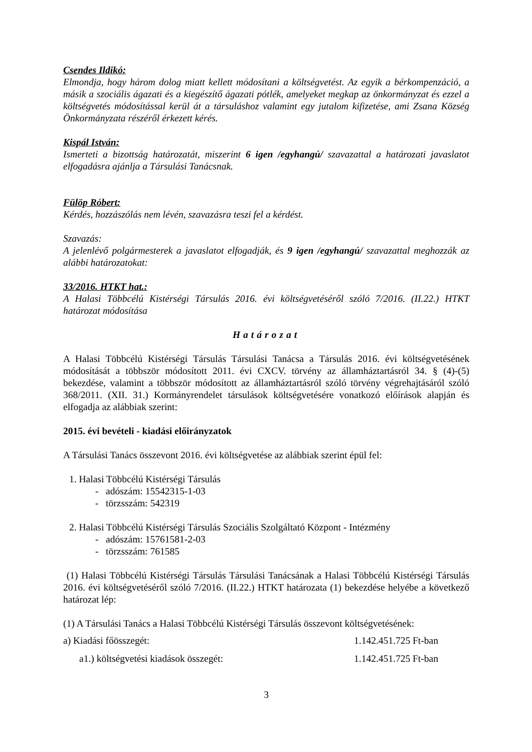Csendes Ildikó:
Elmondja, hogy három dolog miatt kellett módosítani a költségvetést. Az egyik a bérkompenzáció, a másik a szociális ágazati és a kiegészítő ágazati pótlék, amelyeket megkap az önkormányzat és ezzel a költségvetés módosítással kerül át a társuláshoz valamint egy jutalom kifizetése, ami Zsana Község Önkormányzata részéről érkezett kérés.
Kispál István:
Ismerteti a bizottság határozatát, miszerint 6 igen /egyhangú/ szavazattal a határozati javaslatot elfogadásra ajánlja a Társulási Tanácsnak.
Fülöp Róbert:
Kérdés, hozzászólás nem lévén, szavazásra teszi fel a kérdést.
Szavazás:
A jelenlévő polgármesterek a javaslatot elfogadják, és 9 igen /egyhangú/ szavazattal meghozzák az alábbi határozatokat:
33/2016. HTKT hat.:
A Halasi Többcélú Kistérségi Társulás 2016. évi költségvetéséről szóló 7/2016. (II.22.) HTKT határozat módosítása
Határozat
A Halasi Többcélú Kistérségi Társulás Társulási Tanácsa a Társulás 2016. évi költségvetésének módosítását a többször módosított 2011. évi CXCV. törvény az államháztartásról 34. § (4)-(5) bekezdése, valamint a többször módosított az államháztartásról szóló törvény végrehajtásáról szóló 368/2011. (XII. 31.) Kormányrendelet társulások költségvetésére vonatkozó előírások alapján és elfogadja az alábbiak szerint:
2015. évi bevételi - kiadási előirányzatok
A Társulási Tanács összevont 2016. évi költségvetése az alábbiak szerint épül fel:
1. Halasi Többcélú Kistérségi Társulás
- adószám: 15542315-1-03
- törzsszám: 542319
2. Halasi Többcélú Kistérségi Társulás Szociális Szolgáltató Központ - Intézmény
- adószám: 15761581-2-03
- törzsszám: 761585
(1) Halasi Többcélú Kistérségi Társulás Társulási Tanácsának a Halasi Többcélú Kistérségi Társulás 2016. évi költségvetéséről szóló 7/2016. (II.22.) HTKT határozata (1) bekezdése helyébe a következő határozat lép:
(1) A Társulási Tanács a Halasi Többcélú Kistérségi Társulás összevont költségvetésének:
a) Kiadási főösszegét: 1.142.451.725 Ft-ban
a1.) költségvetési kiadások összegét: 1.142.451.725 Ft-ban
3